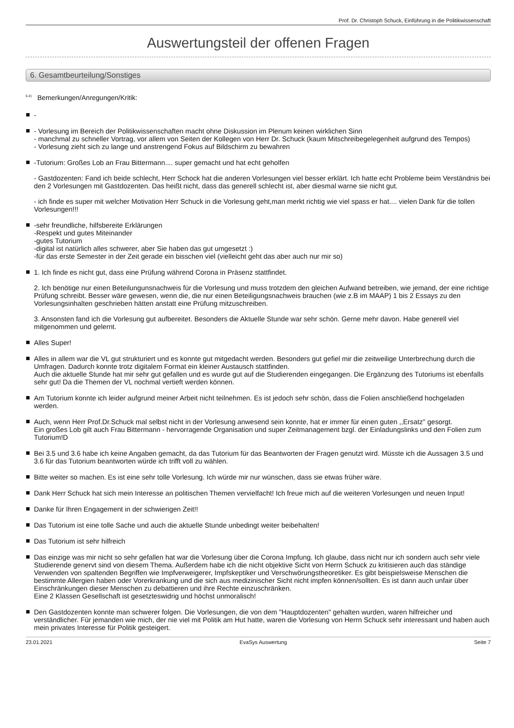Prof. Dr. Christoph Schuck, Einführung in die Politikwissenschaft
Auswertungsteil der offenen Fragen
6. Gesamtbeurteilung/Sonstiges
<sup>6.4)</sup> Bemerkungen/Anregungen/Kritik:
-
- Vorlesung im Bereich der Politikwissenschaften macht ohne Diskussion im Plenum keinen wirklichen Sinn
- manchmal zu schneller Vortrag, vor allem von Seiten der Kollegen von Herr Dr. Schuck (kaum Mitschreibegelegenheit aufgrund des Tempos)
- Vorlesung zieht sich zu lange und anstrengend Fokus auf Bildschirm zu bewahren
-Tutorium: Großes Lob an Frau Bittermann.... super gemacht und hat echt geholfen
- Gastdozenten: Fand ich beide schlecht, Herr Schock hat die anderen Vorlesungen viel besser erklärt. Ich hatte echt Probleme beim Verständnis bei den 2 Vorlesungen mit Gastdozenten. Das heißt nicht, dass das generell schlecht ist, aber diesmal warne sie nicht gut.
- ich finde es super mit welcher Motivation Herr Schuck in die Vorlesung geht,man merkt richtig wie viel spass er hat.... vielen Dank für die tollen Vorlesungen!!!
-sehr freundliche, hilfsbereite Erklärungen
-Respekt und gutes Miteinander
-gutes Tutorium
-digital ist natürlich alles schwerer, aber Sie haben das gut umgesetzt :)
-für das erste Semester in der Zeit gerade ein bisschen viel (vielleicht geht das aber auch nur mir so)
1. Ich finde es nicht gut, dass eine Prüfung während Corona in Präsenz stattfindet.
2. Ich benötige nur einen Beteilungunsnachweis für die Vorlesung und muss trotzdem den gleichen Aufwand betreiben, wie jemand, der eine richtige Prüfung schreibt. Besser wäre gewesen, wenn die, die nur einen Beteiligungsnachweis brauchen (wie z.B im MAAP) 1 bis 2 Essays zu den Vorlesungsinhalten geschrieben hätten anstatt eine Prüfung mitzuschreiben.
3. Ansonsten fand ich die Vorlesung gut aufbereitet. Besonders die Aktuelle Stunde war sehr schön. Gerne mehr davon. Habe generell viel mitgenommen und gelernt.
Alles Super!
Alles in allem war die VL gut strukturiert und es konnte gut mitgedacht werden. Besonders gut gefiel mir die zeitweilige Unterbrechung durch die Umfragen. Dadurch konnte trotz digitalem Format ein kleiner Austausch stattfinden.
Auch die aktuelle Stunde hat mir sehr gut gefallen und es wurde gut auf die Studierenden eingegangen. Die Ergänzung des Tutoriums ist ebenfalls sehr gut! Da die Themen der VL nochmal vertieft werden können.
Am Tutorium konnte ich leider aufgrund meiner Arbeit nicht teilnehmen. Es ist jedoch sehr schön, dass die Folien anschließend hochgeladen werden.
Auch, wenn Herr Prof.Dr.Schuck mal selbst nicht in der Vorlesung anwesend sein konnte, hat er immer für einen guten ,,Ersatz'' gesorgt.
Ein großes Lob gilt auch Frau Bittermann - hervorragende Organisation und super Zeitmanagement bzgl. der Einladungslinks und den Folien zum Tutorium!D
Bei 3.5 und 3.6 habe ich keine Angaben gemacht, da das Tutorium für das Beantworten der Fragen genutzt wird. Müsste ich die Aussagen 3.5 und 3.6 für das Tutorium beantworten würde ich trifft voll zu wählen.
Bitte weiter so machen. Es ist eine sehr tolle Vorlesung. Ich würde mir nur wünschen, dass sie etwas früher wäre.
Dank Herr Schuck hat sich mein Interesse an politischen Themen vervielfacht! Ich freue mich auf die weiteren Vorlesungen und neuen Input!
Danke für Ihren Engagement in der schwierigen Zeit!!
Das Tutorium ist eine tolle Sache und auch die aktuelle Stunde unbedingt weiter beibehalten!
Das Tutorium ist sehr hilfreich
Das einzige was mir nicht so sehr gefallen hat war die Vorlesung über die Corona Impfung. Ich glaube, dass nicht nur ich sondern auch sehr viele Studierende genervt sind von diesem Thema. Außerdem habe ich die nicht objektive Sicht von Herrn Schuck zu kritisieren auch das ständige Verwenden von spaltenden Begriffen wie Impfverweigerer, Impfskeptiker und Verschwörungstheoretiker. Es gibt beispielsweise Menschen die bestimmte Allergien haben oder Vorerkrankung und die sich aus medizinischer Sicht nicht impfen können/sollten. Es ist dann auch unfair über Einschränkungen dieser Menschen zu debattieren und ihre Rechte einzuschränken.
Eine 2 Klassen Gesellschaft ist gesetzteswidrig und höchst unmoralisch!
Den Gastdozenten konnte man schwerer folgen. Die Vorlesungen, die von dem "Hauptdozenten" gehalten wurden, waren hilfreicher und verständlicher. Für jemanden wie mich, der nie viel mit Politik am Hut hatte, waren die Vorlesung von Herrn Schuck sehr interessant und haben auch mein privates Interesse für Politik gesteigert.
23.01.2021 EvaSys Auswertung Seite 7